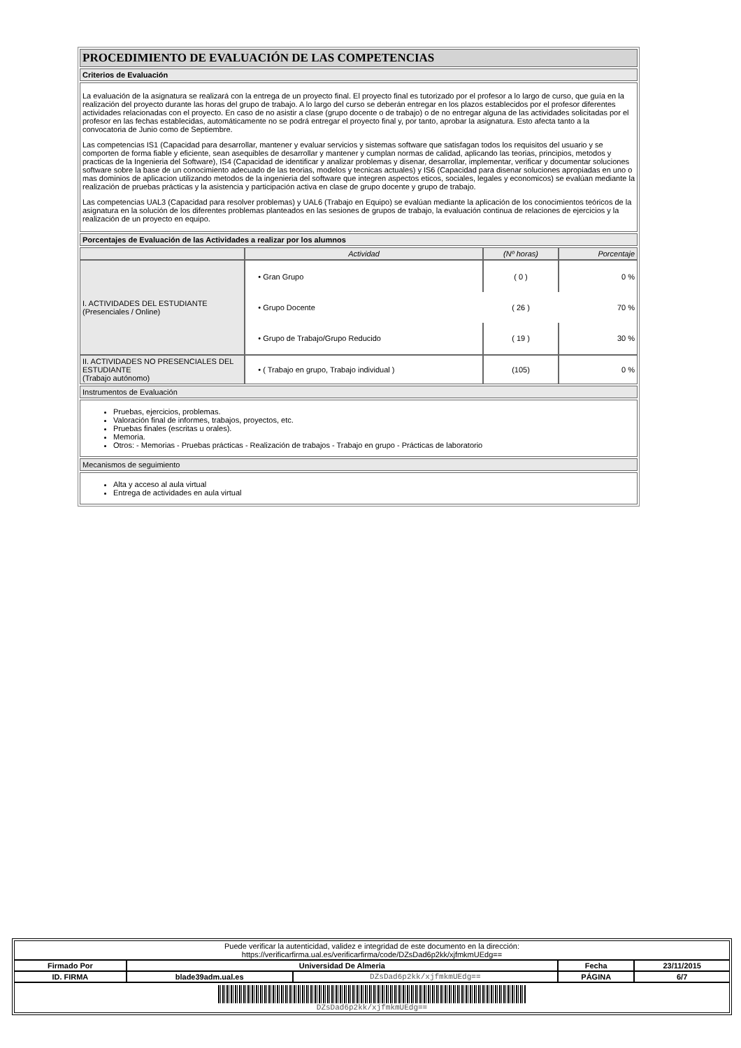| PROCEDIMIENTO DE EVALUACIÓN DE LAS COMPETENCIAS |
| Criterios de Evaluación |
| La evaluación de la asignatura se realizará con la entrega de un proyecto final. El proyecto final es tutorizado por el profesor a lo largo de curso, que guía en la realización del proyecto durante las horas del grupo de trabajo. A lo largo del curso se deberán entregar en los plazos establecidos por el profesor diferentes actividades relacionadas con el proyecto. En caso de no asistir a clase (grupo docente o de trabajo) o de no entregar alguna de las actividades solicitadas por el profesor en las fechas establecidas, automáticamente no se podrá entregar el proyecto final y, por tanto, aprobar la asignatura. Esto afecta tanto a la convocatoria de Junio como de Septiembre. Las competencias IS1 (Capacidad para desarrollar, mantener y evaluar servicios y sistemas software que satisfagan todos los requisitos del usuario y se comporten de forma fiable y eficiente, sean asequibles de desarrollar y mantener y cumplan normas de calidad, aplicando las teorias, principios, metodos y practicas de la Ingenieria del Software), IS4 (Capacidad de identificar y analizar problemas y disenar, desarrollar, implementar, verificar y documentar soluciones software sobre la base de un conocimiento adecuado de las teorias, modelos y tecnicas actuales) y IS6 (Capacidad para disenar soluciones apropiadas en uno o mas dominios de aplicacion utilizando metodos de la ingenieria del software que integren aspectos eticos, sociales, legales y economicos) se evalúan mediante la realización de pruebas prácticas y la asistencia y participación activa en clase de grupo docente y grupo de trabajo. Las competencias UAL3 (Capacidad para resolver problemas) y UAL6 (Trabajo en Equipo) se evalúan mediante la aplicación de los conocimientos teóricos de la asignatura en la solución de los diferentes problemas planteados en las sesiones de grupos de trabajo, la evaluación continua de relaciones de ejercicios y la realización de un proyecto en equipo. |
| Porcentajes de Evaluación de las Actividades a realizar por los alumnos |
| / / Actividad / (Nº horas) / Porcentaje / / I. ACTIVIDADES DEL ESTUDIANTE (Presenciales / Online) / • Gran Grupo / ( 0 ) / 0 % / / / • Grupo Docente / ( 26 ) / 70 % / / / • Grupo de Trabajo/Grupo Reducido / ( 19 ) / 30 % / / II. ACTIVIDADES NO PRESENCIALES DEL ESTUDIANTE (Trabajo autónomo) / • ( Trabajo en grupo, Trabajo individual ) / (105) / 0 % / |
| Instrumentos de Evaluación |
| Pruebas, ejercicios, problemas. Valoración final de informes, trabajos, proyectos, etc. Pruebas finales (escritas u orales). Memoria. Otros: - Memorias - Pruebas prácticas - Realización de trabajos - Trabajo en grupo - Prácticas de laboratorio |
| Mecanismos de seguimiento |
| Alta y acceso al aula virtual Entrega de actividades en aula virtual |
| Puede verificar la autenticidad, validez e integridad de este documento en la dirección: https://verificarfirma.ual.es/verificarfirma/code/DZsDad6p2kk/xjfmkmUEdg== | | | | |
| Firmado Por | Universidad De Almeria | | Fecha | 23/11/2015 |
| ID. FIRMA | blade39adm.ual.es | DZsDad6p2kk/xjfmkmUEdg== | PÁGINA | 6/7 |
| DZsDad6p2kk/xjfmkmUEdg== | | | | |